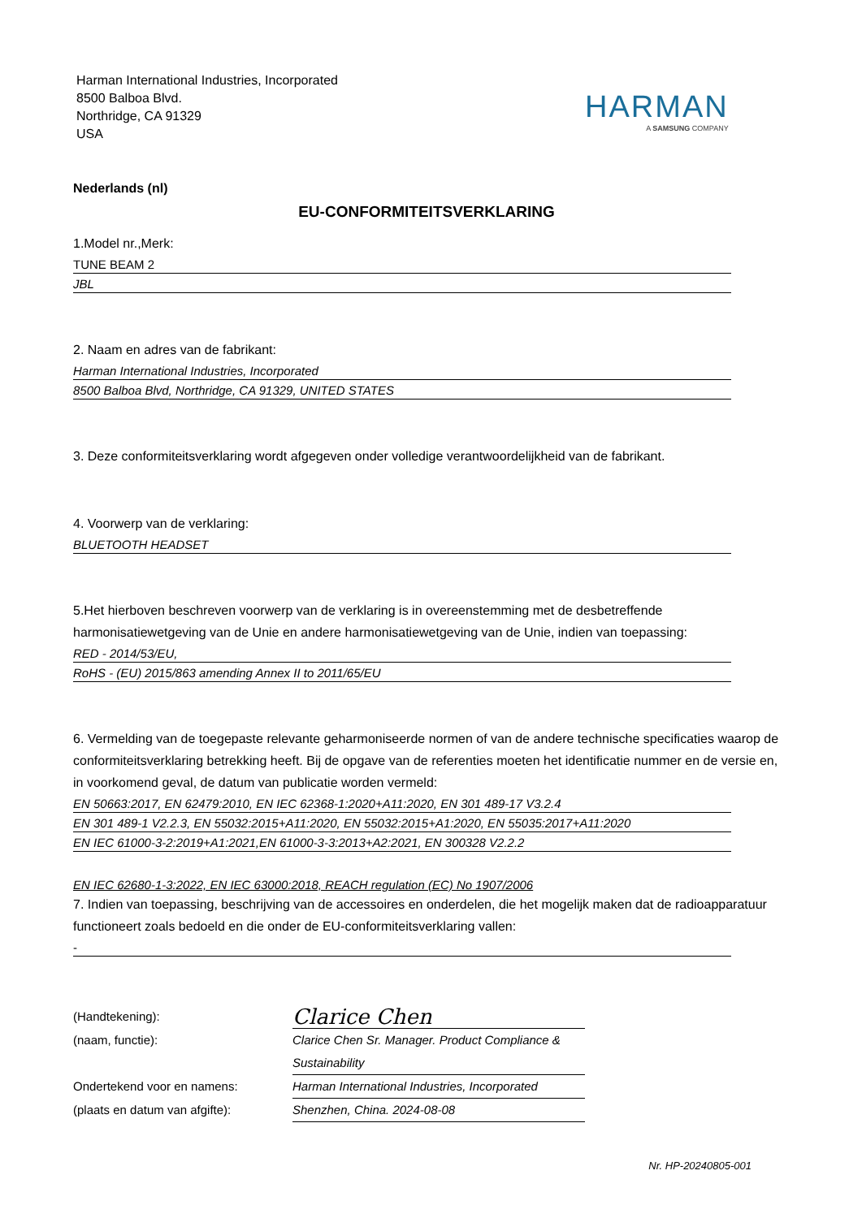Harman International Industries, Incorporated
8500 Balboa Blvd.
Northridge, CA 91329
USA
HARMAN
A SAMSUNG COMPANY
Nederlands (nl)
EU-CONFORMITEITSVERKLARING
1.Model nr.,Merk:
TUNE BEAM 2
JBL
2. Naam en adres van de fabrikant:
Harman International Industries, Incorporated
8500 Balboa Blvd, Northridge, CA 91329, UNITED STATES
3. Deze conformiteitsverklaring wordt afgegeven onder volledige verantwoordelijkheid van de fabrikant.
4. Voorwerp van de verklaring:
BLUETOOTH HEADSET
5.Het hierboven beschreven voorwerp van de verklaring is in overeenstemming met de desbetreffende harmonisatiewetgeving van de Unie en andere harmonisatiewetgeving van de Unie, indien van toepassing:
RED - 2014/53/EU,
RoHS - (EU) 2015/863 amending Annex II to 2011/65/EU
6. Vermelding van de toegepaste relevante geharmoniseerde normen of van de andere technische specificaties waarop de conformiteitsverklaring betrekking heeft. Bij de opgave van de referenties moeten het identificatie nummer en de versie en, in voorkomend geval, de datum van publicatie worden vermeld:
EN 50663:2017, EN 62479:2010, EN IEC 62368-1:2020+A11:2020, EN 301 489-17 V3.2.4
EN 301 489-1 V2.2.3, EN 55032:2015+A11:2020, EN 55032:2015+A1:2020, EN 55035:2017+A11:2020
EN IEC 61000-3-2:2019+A1:2021,EN 61000-3-3:2013+A2:2021, EN 300328 V2.2.2
EN IEC 62680-1-3:2022, EN IEC 63000:2018, REACH regulation (EC) No 1907/2006
7. Indien van toepassing, beschrijving van de accessoires en onderdelen, die het mogelijk maken dat de radioapparatuur functioneert zoals bedoeld en die onder de EU-conformiteitsverklaring vallen:
-
(Handtekening):
Clarice Chen
(naam, functie): Clarice Chen Sr. Manager. Product Compliance & Sustainability
Ondertekend voor en namens: Harman International Industries, Incorporated
(plaats en datum van afgifte): Shenzhen, China. 2024-08-08
Nr. HP-20240805-001